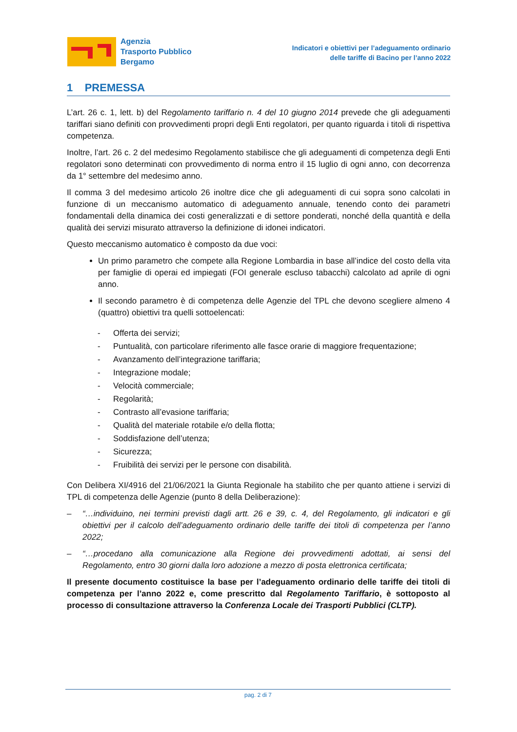Agenzia
Trasporto Pubblico
Bergamo
Indicatori e obiettivi per l’adeguamento ordinario
delle tariffe di Bacino per l’anno 2022
1 PREMESSA
L’art. 26 c. 1, lett. b) del Regolamento tariffario n. 4 del 10 giugno 2014 prevede che gli adeguamenti tariffari siano definiti con provvedimenti propri degli Enti regolatori, per quanto riguarda i titoli di rispettiva competenza.
Inoltre, l’art. 26 c. 2 del medesimo Regolamento stabilisce che gli adeguamenti di competenza degli Enti regolatori sono determinati con provvedimento di norma entro il 15 luglio di ogni anno, con decorrenza da 1° settembre del medesimo anno.
Il comma 3 del medesimo articolo 26 inoltre dice che gli adeguamenti di cui sopra sono calcolati in funzione di un meccanismo automatico di adeguamento annuale, tenendo conto dei parametri fondamentali della dinamica dei costi generalizzati e di settore ponderati, nonché della quantità e della qualità dei servizi misurato attraverso la definizione di idonei indicatori.
Questo meccanismo automatico è composto da due voci:
Un primo parametro che compete alla Regione Lombardia in base all’indice del costo della vita per famiglie di operai ed impiegati (FOI generale escluso tabacchi) calcolato ad aprile di ogni anno.
Il secondo parametro è di competenza delle Agenzie del TPL che devono scegliere almeno 4 (quattro) obiettivi tra quelli sottoelencati:
- Offerta dei servizi;
- Puntualità, con particolare riferimento alle fasce orarie di maggiore frequentazione;
- Avanzamento dell’integrazione tariffaria;
- Integrazione modale;
- Velocità commerciale;
- Regolarità;
- Contrasto all’evasione tariffaria;
- Qualità del materiale rotabile e/o della flotta;
- Soddisfazione dell’utenza;
- Sicurezza;
- Fruibilità dei servizi per le persone con disabilità.
Con Delibera XI/4916 del 21/06/2021 la Giunta Regionale ha stabilito che per quanto attiene i servizi di TPL di competenza delle Agenzie (punto 8 della Deliberazione):
– “…individuino, nei termini previsti dagli artt. 26 e 39, c. 4, del Regolamento, gli indicatori e gli obiettivi per il calcolo dell’adeguamento ordinario delle tariffe dei titoli di competenza per l’anno 2022;
– “…procedano alla comunicazione alla Regione dei provvedimenti adottati, ai sensi del Regolamento, entro 30 giorni dalla loro adozione a mezzo di posta elettronica certificata;
Il presente documento costituisce la base per l’adeguamento ordinario delle tariffe dei titoli di competenza per l’anno 2022 e, come prescritto dal Regolamento Tariffario, è sottoposto al processo di consultazione attraverso la Conferenza Locale dei Trasporti Pubblici (CLTP).
pag. 2 di 7